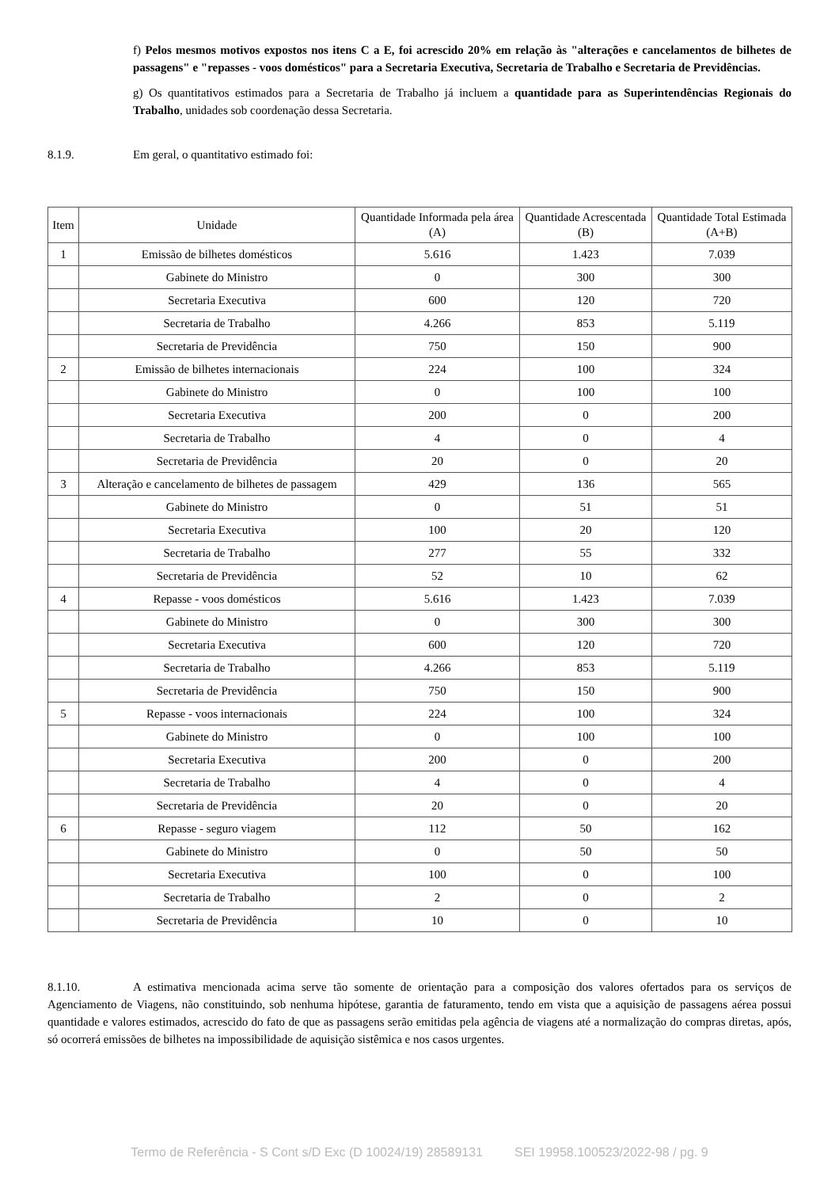f) Pelos mesmos motivos expostos nos itens C a E, foi acrescido 20% em relação às "alterações e cancelamentos de bilhetes de passagens" e "repasses - voos domésticos" para a Secretaria Executiva, Secretaria de Trabalho e Secretaria de Previdências.
g) Os quantitativos estimados para a Secretaria de Trabalho já incluem a quantidade para as Superintendências Regionais do Trabalho, unidades sob coordenação dessa Secretaria.
8.1.9. Em geral, o quantitativo estimado foi:
| Item | Unidade | Quantidade Informada pela área (A) | Quantidade Acrescentada (B) | Quantidade Total Estimada (A+B) |
| --- | --- | --- | --- | --- |
| 1 | Emissão de bilhetes domésticos | 5.616 | 1.423 | 7.039 |
| | Gabinete do Ministro | 0 | 300 | 300 |
| | Secretaria Executiva | 600 | 120 | 720 |
| | Secretaria de Trabalho | 4.266 | 853 | 5.119 |
| | Secretaria de Previdência | 750 | 150 | 900 |
| 2 | Emissão de bilhetes internacionais | 224 | 100 | 324 |
| | Gabinete do Ministro | 0 | 100 | 100 |
| | Secretaria Executiva | 200 | 0 | 200 |
| | Secretaria de Trabalho | 4 | 0 | 4 |
| | Secretaria de Previdência | 20 | 0 | 20 |
| 3 | Alteração e cancelamento de bilhetes de passagem | 429 | 136 | 565 |
| | Gabinete do Ministro | 0 | 51 | 51 |
| | Secretaria Executiva | 100 | 20 | 120 |
| | Secretaria de Trabalho | 277 | 55 | 332 |
| | Secretaria de Previdência | 52 | 10 | 62 |
| 4 | Repasse - voos domésticos | 5.616 | 1.423 | 7.039 |
| | Gabinete do Ministro | 0 | 300 | 300 |
| | Secretaria Executiva | 600 | 120 | 720 |
| | Secretaria de Trabalho | 4.266 | 853 | 5.119 |
| | Secretaria de Previdência | 750 | 150 | 900 |
| 5 | Repasse - voos internacionais | 224 | 100 | 324 |
| | Gabinete do Ministro | 0 | 100 | 100 |
| | Secretaria Executiva | 200 | 0 | 200 |
| | Secretaria de Trabalho | 4 | 0 | 4 |
| | Secretaria de Previdência | 20 | 0 | 20 |
| 6 | Repasse - seguro viagem | 112 | 50 | 162 |
| | Gabinete do Ministro | 0 | 50 | 50 |
| | Secretaria Executiva | 100 | 0 | 100 |
| | Secretaria de Trabalho | 2 | 0 | 2 |
| | Secretaria de Previdência | 10 | 0 | 10 |
8.1.10. A estimativa mencionada acima serve tão somente de orientação para a composição dos valores ofertados para os serviços de Agenciamento de Viagens, não constituindo, sob nenhuma hipótese, garantia de faturamento, tendo em vista que a aquisição de passagens aérea possui quantidade e valores estimados, acrescido do fato de que as passagens serão emitidas pela agência de viagens até a normalização do compras diretas, após, só ocorrerá emissões de bilhetes na impossibilidade de aquisição sistêmica e nos casos urgentes.
Termo de Referência - S Cont s/D Exc (D 10024/19) 28589131 SEI 19958.100523/2022-98 / pg. 9